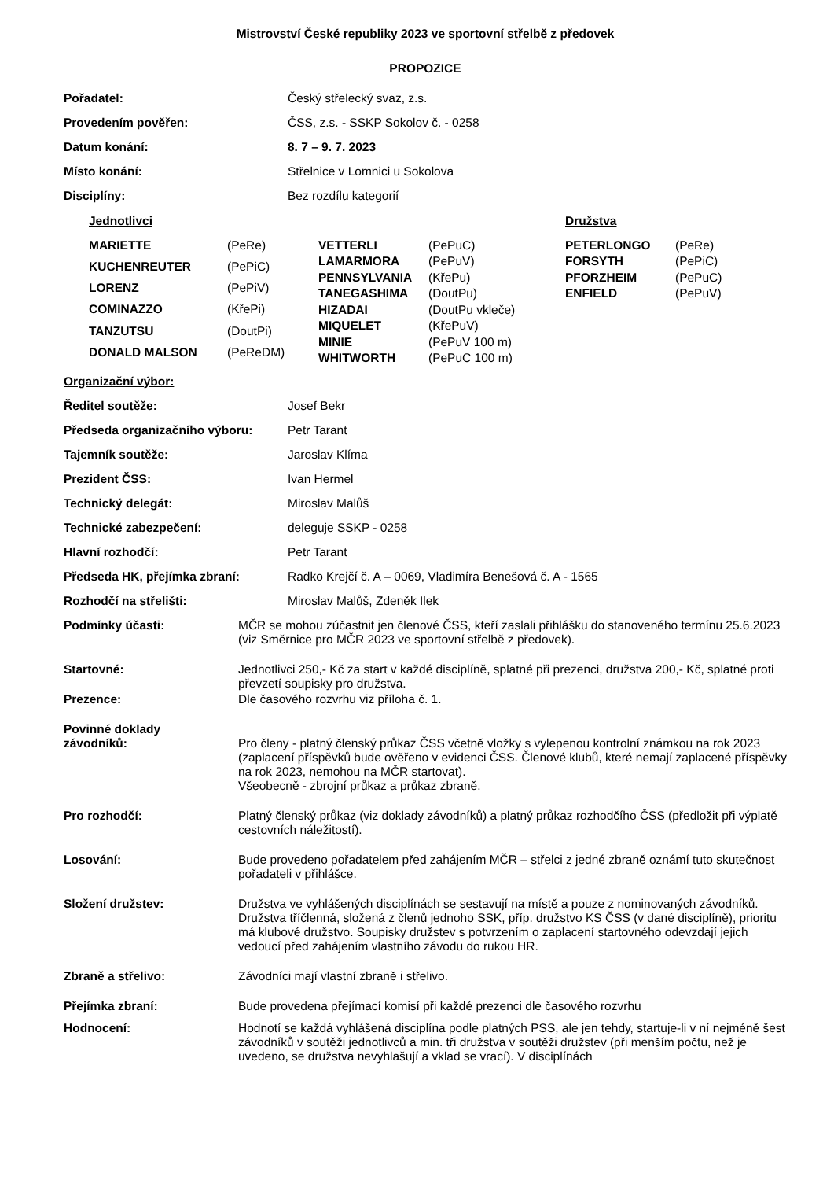Mistrovství České republiky 2023 ve sportovní střelbě z předovek
PROPOZICE
Pořadatel: Český střelecký svaz, z.s.
Provedením pověřen: ČSS, z.s. - SSKP Sokolov č. - 0258
Datum konání: 8. 7 – 9. 7. 2023
Místo konání: Střelnice v Lomnici u Sokolova
Disciplíny: Bez rozdílu kategorií
Jednotlivci
| MARIETTE | (PeRe) |
| KUCHENREUTER | (PePiC) |
| LORENZ | (PePiV) |
| COMINAZZO | (KřePi) |
| TANZUTSU | (DoutPi) |
| DONALD MALSON | (PeReDM) |
| VETTERLI | (PePuC) |
| LAMARMORA | (PePuV) |
| PENNSYLVANIA | (KřePu) |
| TANEGASHIMA | (DoutPu) |
| HIZADAI | (DoutPu vkleče) |
| MIQUELET | (KřePuV) |
| MINIE | (PePuV 100 m) |
| WHITWORTH | (PePuC 100 m) |
Družstva
| PETERLONGO | (PeRe) |
| FORSYTH | (PePiC) |
| PFORZHEIM | (PePuC) |
| ENFIELD | (PePuV) |
Organizační výbor:
Ředitel soutěže: Josef Bekr
Předseda organizačního výboru: Petr Tarant
Tajemník soutěže: Jaroslav Klíma
Prezident ČSS: Ivan Hermel
Technický delegát: Miroslav Malůš
Technické zabezpečení: deleguje SSKP - 0258
Hlavní rozhodčí: Petr Tarant
Předseda HK, přejímka zbraní: Radko Krejčí č. A – 0069, Vladimíra Benešová č. A - 1565
Rozhodčí na střelišti: Miroslav Malůš, Zdeněk Ilek
Podmínky účasti: MČR se mohou zúčastnit jen členové ČSS, kteří zaslali přihlášku do stanoveného termínu 25.6.2023 (viz Směrnice pro MČR 2023 ve sportovní střelbě z předovek).
Startovné: Jednotlivci 250,- Kč za start v každé disciplíně, splatné při prezenci, družstva 200,- Kč, splatné proti převzetí soupisky pro družstva.
Prezence: Dle časového rozvrhu viz příloha č. 1.
Povinné doklady
závodníků:
Pro členy - platný členský průkaz ČSS včetně vložky s vylepenou kontrolní známkou na rok 2023 (zaplacení příspěvků bude ověřeno v evidenci ČSS. Členové klubů, které nemají zaplacené příspěvky na rok 2023, nemohou na MČR startovat).
Všeobecně - zbrojní průkaz a průkaz zbraně.
Pro rozhodčí: Platný členský průkaz (viz doklady závodníků) a platný průkaz rozhodčího ČSS (předložit při výplatě cestovních náležitostí).
Losování: Bude provedeno pořadatelem před zahájením MČR – střelci z jedné zbraně oznámí tuto skutečnost pořadateli v přihlášce.
Složení družstev: Družstva ve vyhlášených disciplínách se sestavují na místě a pouze z nominovaných závodníků. Družstva tříčlenná, složená z členů jednoho SSK, příp. družstvo KS ČSS (v dané disciplíně), prioritu má klubové družstvo. Soupisky družstev s potvrzením o zaplacení startovného odevzdají jejich vedoucí před zahájením vlastního závodu do rukou HR.
Zbraně a střelivo: Závodníci mají vlastní zbraně i střelivo.
Přejímka zbraní: Bude provedena přejímací komisí při každé prezenci dle časového rozvrhu
Hodnocení: Hodnotí se každá vyhlášená disciplína podle platných PSS, ale jen tehdy, startuje-li v ní nejméně šest závodníků v soutěži jednotlivců a min. tři družstva v soutěži družstev (při menším počtu, než je uvedeno, se družstva nevyhlašují a vklad se vrací). V disciplínách